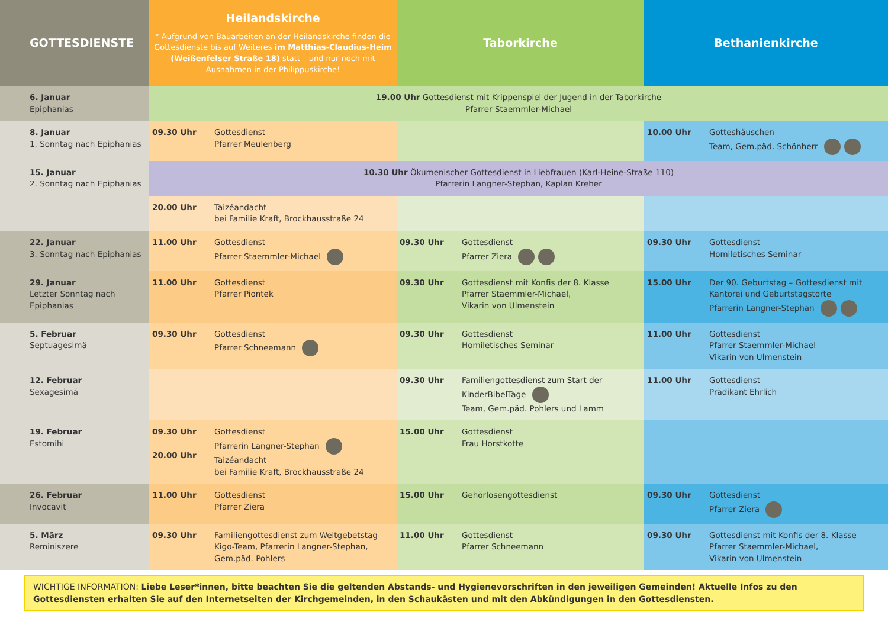| GOTTESDIENSTE | Heilandskirche * Aufgrund von Bauarbeiten an der Heilandskirche finden die Gottesdienste bis auf Weiteres im Matthias-Claudius-Heim (Weißenfelser Straße 18) statt – und nur noch mit Ausnahmen in der Philippuskirche! | | Taborkirche | | Bethanienkirche | |
| --- | --- | --- | --- | --- | --- | --- |
| 6. Januar Epiphanias | 19.00 Uhr Gottesdienst mit Krippenspiel der Jugend in der Taborkirche Pfarrer Staemmler-Michael | | | | | |
| 8. Januar 1. Sonntag nach Epiphanias | 09.30 Uhr | Gottesdienst Pfarrer Meulenberg | | | 10.00 Uhr | Gotteshäuschen Team, Gem.päd. Schönherr |
| 15. Januar 2. Sonntag nach Epiphanias | 10.30 Uhr Ökumenischer Gottesdienst in Liebfrauen (Karl-Heine-Straße 110) Pfarrerin Langner-Stephan, Kaplan Kreher | | | | | |
| | 20.00 Uhr | Taizéandacht bei Familie Kraft, Brockhausstraße 24 | | | | |
| 22. Januar 3. Sonntag nach Epiphanias | 11.00 Uhr | Gottesdienst Pfarrer Staemmler-Michael | 09.30 Uhr | Gottesdienst Pfarrer Ziera | 09.30 Uhr | Gottesdienst Homiletisches Seminar |
| 29. Januar Letzter Sonntag nach Epiphanias | 11.00 Uhr | Gottesdienst Pfarrer Piontek | 09.30 Uhr | Gottesdienst mit Konfis der 8. Klasse Pfarrer Staemmler-Michael, Vikarin von Ulmenstein | 15.00 Uhr | Der 90. Geburtstag – Gottesdienst mit Kantorei und Geburtstagstorte Pfarrerin Langner-Stephan |
| 5. Februar Septuagesimä | 09.30 Uhr | Gottesdienst Pfarrer Schneemann | 09.30 Uhr | Gottesdienst Homiletisches Seminar | 11.00 Uhr | Gottesdienst Pfarrer Staemmler-Michael Vikarin von Ulmenstein |
| 12. Februar Sexagesimä | | | 09.30 Uhr | Familiengottesdienst zum Start der KinderBibelTage Team, Gem.päd. Pohlers und Lamm | 11.00 Uhr | Gottesdienst Prädikant Ehrlich |
| 19. Februar Estomihi | 09.30 Uhr 20.00 Uhr | Gottesdienst Pfarrerin Langner-Stephan Taizéandacht bei Familie Kraft, Brockhausstraße 24 | 15.00 Uhr | Gottesdienst Frau Horstkotte | | |
| 26. Februar Invocavit | 11.00 Uhr | Gottesdienst Pfarrer Ziera | 15.00 Uhr | Gehörlosengottesdienst | 09.30 Uhr | Gottesdienst Pfarrer Ziera |
| 5. März Reminiszere | 09.30 Uhr | Familiengottesdienst zum Weltgebetstag Kigo-Team, Pfarrerin Langner-Stephan, Gem.päd. Pohlers | 11.00 Uhr | Gottesdienst Pfarrer Schneemann | 09.30 Uhr | Gottesdienst mit Konfis der 8. Klasse Pfarrer Staemmler-Michael, Vikarin von Ulmenstein |
WICHTIGE INFORMATION: Liebe Leser*innen, bitte beachten Sie die geltenden Abstands- und Hygienevorschriften in den jeweiligen Gemeinden! Aktuelle Infos zu den Gottesdiensten erhalten Sie auf den Internetseiten der Kirchgemeinden, in den Schaukästen und mit den Abkündigungen in den Gottesdiensten.